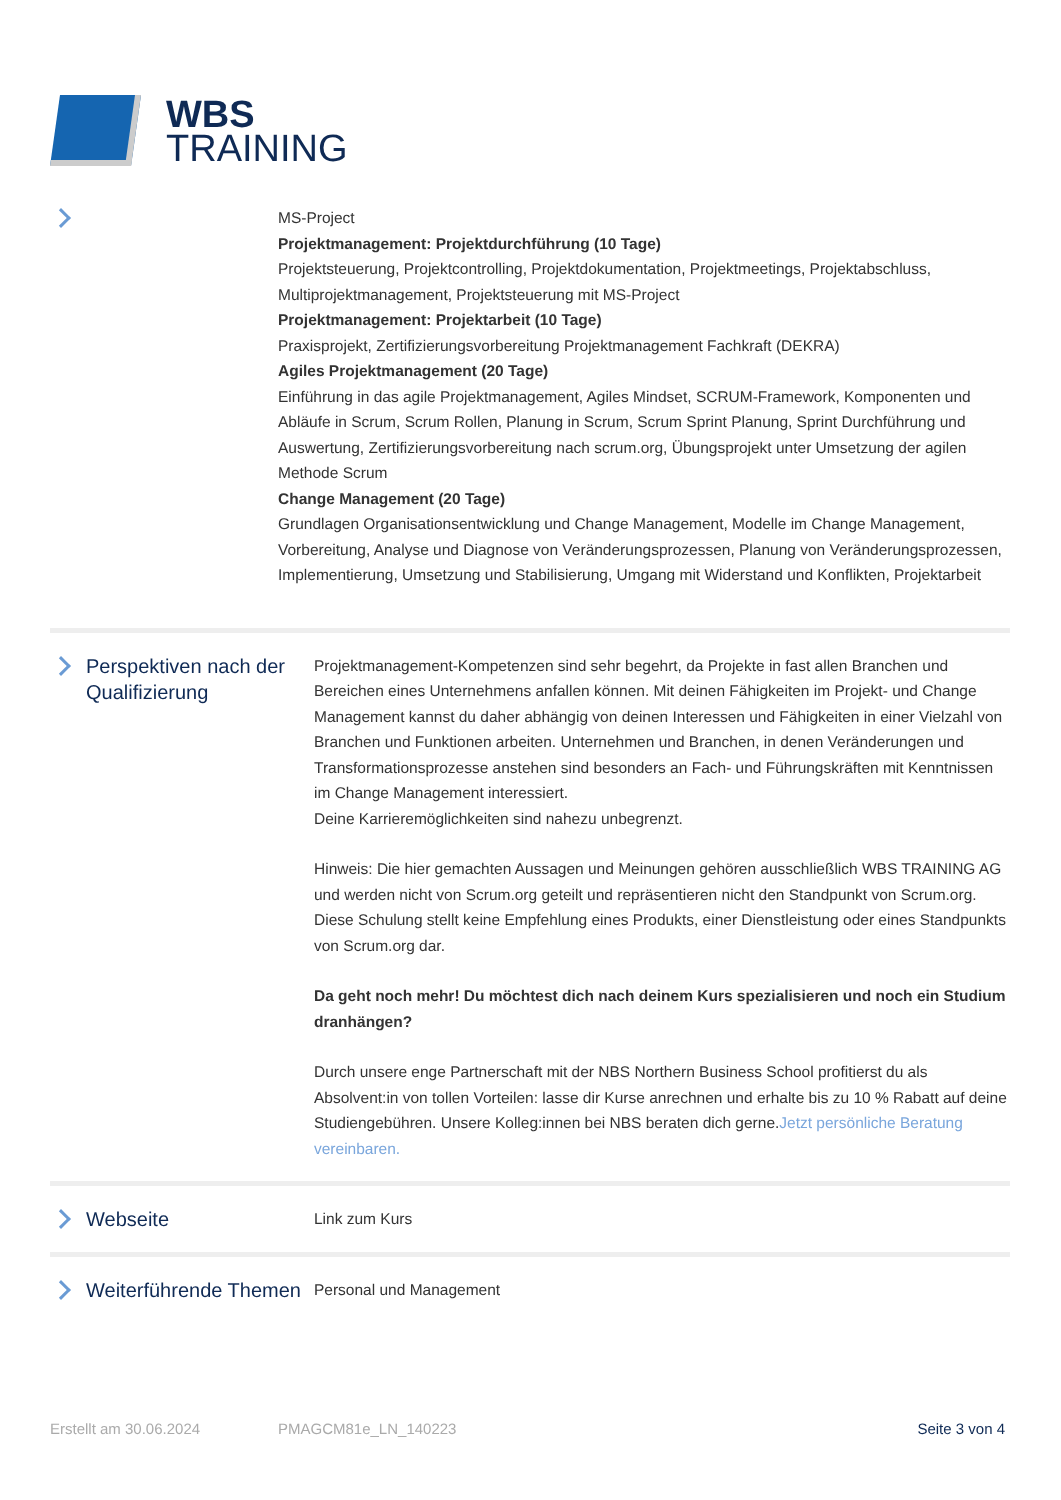WBS
TRAINING
MS-Project
Projektmanagement: Projektdurchführung (10 Tage)
Projektsteuerung, Projektcontrolling, Projektdokumentation, Projektmeetings, Projektabschluss, Multiprojektmanagement, Projektsteuerung mit MS-Project
Projektmanagement: Projektarbeit (10 Tage)
Praxisprojekt, Zertifizierungsvorbereitung Projektmanagement Fachkraft (DEKRA)
Agiles Projektmanagement (20 Tage)
Einführung in das agile Projektmanagement, Agiles Mindset, SCRUM-Framework, Komponenten und Abläufe in Scrum, Scrum Rollen, Planung in Scrum, Scrum Sprint Planung, Sprint Durchführung und Auswertung, Zertifizierungsvorbereitung nach scrum.org, Übungsprojekt unter Umsetzung der agilen Methode Scrum
Change Management (20 Tage)
Grundlagen Organisationsentwicklung und Change Management, Modelle im Change Management, Vorbereitung, Analyse und Diagnose von Veränderungsprozessen, Planung von Veränderungsprozessen, Implementierung, Umsetzung und Stabilisierung, Umgang mit Widerstand und Konflikten, Projektarbeit
Perspektiven nach der Qualifizierung
Projektmanagement-Kompetenzen sind sehr begehrt, da Projekte in fast allen Branchen und Bereichen eines Unternehmens anfallen können. Mit deinen Fähigkeiten im Projekt- und Change Management kannst du daher abhängig von deinen Interessen und Fähigkeiten in einer Vielzahl von Branchen und Funktionen arbeiten. Unternehmen und Branchen, in denen Veränderungen und Transformationsprozesse anstehen sind besonders an Fach- und Führungskräften mit Kenntnissen im Change Management interessiert.
Deine Karrieremöglichkeiten sind nahezu unbegrenzt.
Hinweis: Die hier gemachten Aussagen und Meinungen gehören ausschließlich WBS TRAINING AG und werden nicht von Scrum.org geteilt und repräsentieren nicht den Standpunkt von Scrum.org. Diese Schulung stellt keine Empfehlung eines Produkts, einer Dienstleistung oder eines Standpunkts von Scrum.org dar.
Da geht noch mehr! Du möchtest dich nach deinem Kurs spezialisieren und noch ein Studium dranhängen?
Durch unsere enge Partnerschaft mit der NBS Northern Business School profitierst du als Absolvent:in von tollen Vorteilen: lasse dir Kurse anrechnen und erhalte bis zu 10 % Rabatt auf deine Studiengebühren. Unsere Kolleg:innen bei NBS beraten dich gerne.Jetzt persönliche Beratung vereinbaren.
Webseite
Link zum Kurs
Weiterführende Themen
Personal und Management
Erstellt am 30.06.2024 PMAGCM81e_LN_140223 Seite 3 von 4